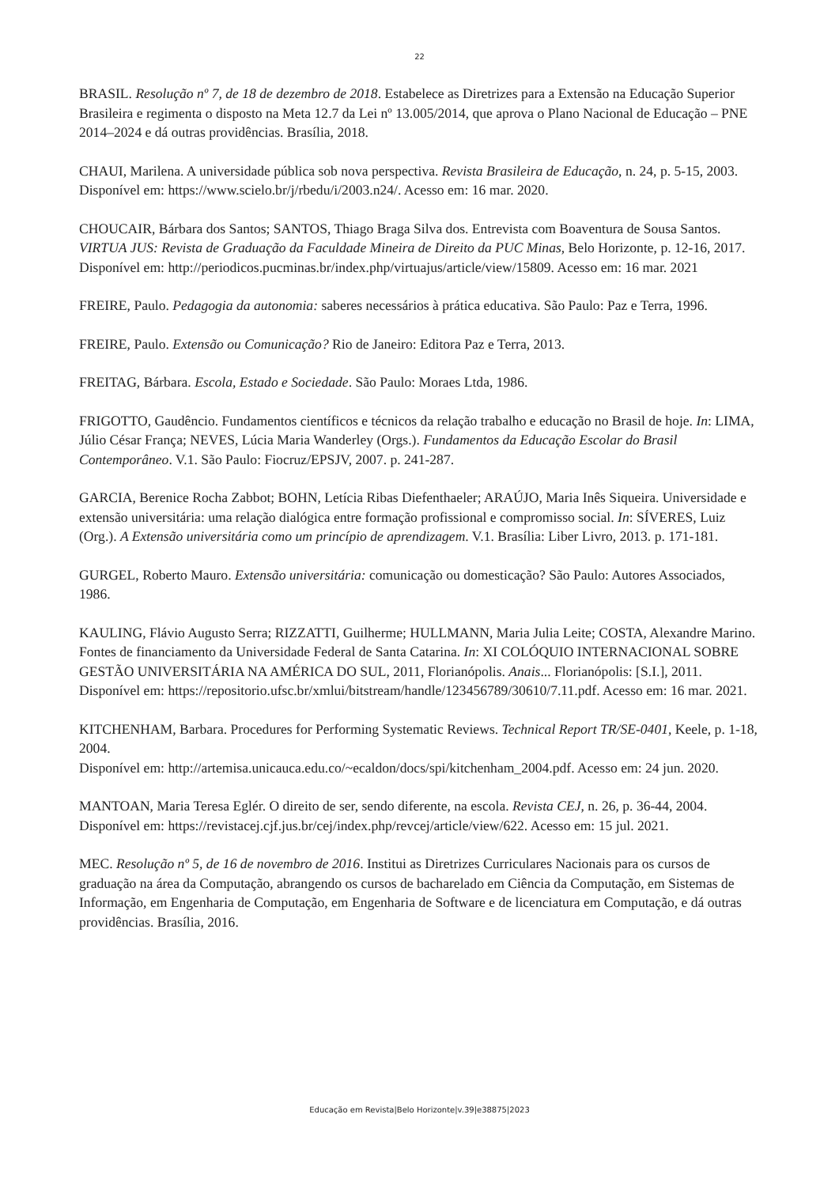22
BRASIL. Resolução nº 7, de 18 de dezembro de 2018. Estabelece as Diretrizes para a Extensão na Educação Superior Brasileira e regimenta o disposto na Meta 12.7 da Lei nº 13.005/2014, que aprova o Plano Nacional de Educação – PNE 2014–2024 e dá outras providências. Brasília, 2018.
CHAUI, Marilena. A universidade pública sob nova perspectiva. Revista Brasileira de Educação, n. 24, p. 5-15, 2003. Disponível em: https://www.scielo.br/j/rbedu/i/2003.n24/. Acesso em: 16 mar. 2020.
CHOUCAIR, Bárbara dos Santos; SANTOS, Thiago Braga Silva dos. Entrevista com Boaventura de Sousa Santos. VIRTUA JUS: Revista de Graduação da Faculdade Mineira de Direito da PUC Minas, Belo Horizonte, p. 12-16, 2017.
Disponível em: http://periodicos.pucminas.br/index.php/virtuajus/article/view/15809. Acesso em: 16 mar. 2021
FREIRE, Paulo. Pedagogia da autonomia: saberes necessários à prática educativa. São Paulo: Paz e Terra, 1996.
FREIRE, Paulo. Extensão ou Comunicação? Rio de Janeiro: Editora Paz e Terra, 2013.
FREITAG, Bárbara. Escola, Estado e Sociedade. São Paulo: Moraes Ltda, 1986.
FRIGOTTO, Gaudêncio. Fundamentos científicos e técnicos da relação trabalho e educação no Brasil de hoje. In: LIMA, Júlio César França; NEVES, Lúcia Maria Wanderley (Orgs.). Fundamentos da Educação Escolar do Brasil Contemporâneo. V.1. São Paulo: Fiocruz/EPSJV, 2007. p. 241-287.
GARCIA, Berenice Rocha Zabbot; BOHN, Letícia Ribas Diefenthaeler; ARAÚJO, Maria Inês Siqueira. Universidade e extensão universitária: uma relação dialógica entre formação profissional e compromisso social. In: SÍVERES, Luiz (Org.). A Extensão universitária como um princípio de aprendizagem. V.1. Brasília: Liber Livro, 2013. p. 171-181.
GURGEL, Roberto Mauro. Extensão universitária: comunicação ou domesticação? São Paulo: Autores Associados, 1986.
KAULING, Flávio Augusto Serra; RIZZATTI, Guilherme; HULLMANN, Maria Julia Leite; COSTA, Alexandre Marino. Fontes de financiamento da Universidade Federal de Santa Catarina. In: XI COLÓQUIO INTERNACIONAL SOBRE GESTÃO UNIVERSITÁRIA NA AMÉRICA DO SUL, 2011, Florianópolis. Anais... Florianópolis: [S.I.], 2011. Disponível em: https://repositorio.ufsc.br/xmlui/bitstream/handle/123456789/30610/7.11.pdf. Acesso em: 16 mar. 2021.
KITCHENHAM, Barbara. Procedures for Performing Systematic Reviews. Technical Report TR/SE-0401, Keele, p. 1-18, 2004.
Disponível em: http://artemisa.unicauca.edu.co/~ecaldon/docs/spi/kitchenham_2004.pdf. Acesso em: 24 jun. 2020.
MANTOAN, Maria Teresa Eglér. O direito de ser, sendo diferente, na escola. Revista CEJ, n. 26, p. 36-44, 2004. Disponível em: https://revistacej.cjf.jus.br/cej/index.php/revcej/article/view/622. Acesso em: 15 jul. 2021.
MEC. Resolução nº 5, de 16 de novembro de 2016. Institui as Diretrizes Curriculares Nacionais para os cursos de graduação na área da Computação, abrangendo os cursos de bacharelado em Ciência da Computação, em Sistemas de Informação, em Engenharia de Computação, em Engenharia de Software e de licenciatura em Computação, e dá outras providências. Brasília, 2016.
Educação em Revista|Belo Horizonte|v.39|e38875|2023